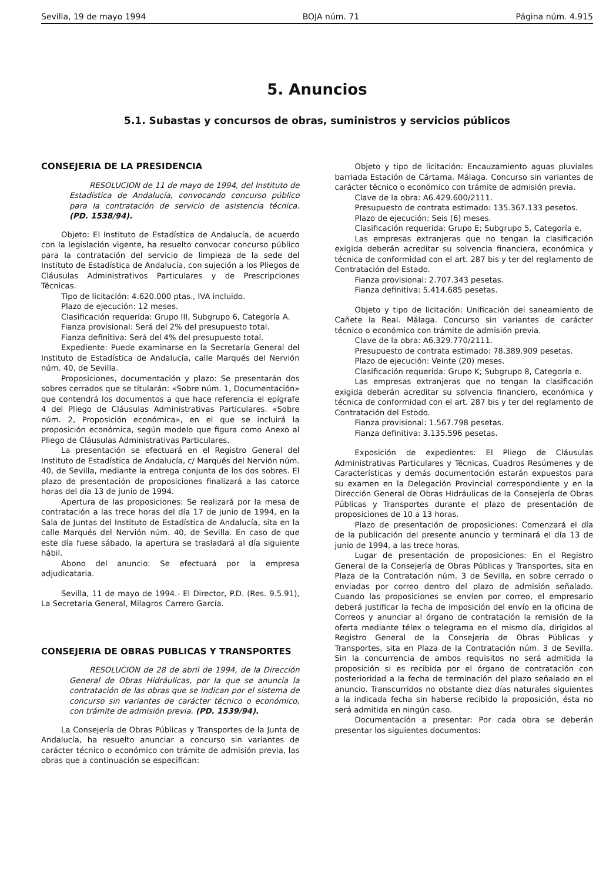Sevilla, 19 de mayo 1994 BOJA núm. 71 Página núm. 4.915
5. Anuncios
5.1. Subastas y concursos de obras, suministros y servicios públicos
CONSEJERIA DE LA PRESIDENCIA
RESOLUCION de 11 de mayo de 1994, del Instituto de Estadística de Andalucía, convocando concurso público para la contratación de servicio de asistencia técnica. (PD. 1538/94).
Objeto: El Instituto de Estadística de Andalucía, de acuerdo con la legislación vigente, ha resuelto convocar concurso público para la contratación del servicio de limpieza de la sede del Instituto de Estadística de Andalucía, con sujeción a los Pliegos de Cláusulas Administrativos Particulares y de Prescripciones Técnicas.
Tipo de licitación: 4.620.000 ptas., IVA incluido.
Plazo de ejecución: 12 meses.
Clasificación requerida: Grupo III, Subgrupo 6, Categoría A.
Fianza provisional: Será del 2% del presupuesto total.
Fianza definitiva: Será del 4% del presupuesto total.
Expediente: Puede examinarse en la Secretaría General del Instituto de Estadística de Andalucía, calle Marqués del Nervión núm. 40, de Sevilla.
Proposiciones, documentación y plazo: Se presentarán dos sobres cerrados que se titularán: «Sobre núm. 1, Documentación» que contendrá los documentos a que hace referencia el epígrafe 4 del Pliego de Cláusulas Administrativas Particulares. «Sobre núm. 2, Proposición económica», en el que se incluirá la proposición económica, según modelo que figura como Anexo al Pliego de Cláusulas Administrativas Particulares.
La presentación se efectuará en el Registro General del Instituto de Estadística de Andalucía, c/ Marqués del Nervión núm. 40, de Sevilla, mediante la entrega conjunta de los dos sobres. El plazo de presentación de proposiciones finalizará a las catorce horas del día 13 de junio de 1994.
Apertura de las proposiciones: Se realizará por la mesa de contratación a las trece horas del día 17 de junio de 1994, en la Sala de Juntas del Instituto de Estadística de Andalucía, sita en la calle Marqués del Nervión núm. 40, de Sevilla. En caso de que este día fuese sábado, la apertura se trasladará al día siguiente hábil.
Abono del anuncio: Se efectuará por la empresa adjudicataria.
Sevilla, 11 de mayo de 1994.- El Director, P.D. (Res. 9.5.91), La Secretaria General, Milagros Carrero García.
CONSEJERIA DE OBRAS PUBLICAS Y TRANSPORTES
RESOLUCION de 28 de abril de 1994, de la Dirección General de Obras Hidráulicas, por la que se anuncia la contratación de las obras que se indican por el sistema de concurso sin variantes de carácter técnico o económico, con trámite de admisión previa. (PD. 1539/94).
La Consejería de Obras Públicas y Transportes de la Junta de Andalucía, ha resuelto anunciar a concurso sin variantes de carácter técnico o económico con trámite de admisión previa, las obras que a continuación se especifican:
Objeto y tipo de licitación: Encauzamiento aguas pluviales barriada Estación de Cártama. Málaga. Concurso sin variantes de carácter técnico o económico con trámite de admisión previa.
Clave de la obra: A6.429.600/2111.
Presupuesto de contrata estimado: 135.367.133 pesetos.
Plazo de ejecución: Seis (6) meses.
Clasificación requerida: Grupo E; Subgrupo 5, Categoría e.
Las empresas extranjeras que no tengan la clasificación exigida deberán acreditar su solvencia financiera, económica y técnica de conformidad con el art. 287 bis y ter del reglamento de Contratación del Estado.
Fianza provisional: 2.707.343 pesetas.
Fianza definitiva: 5.414.685 pesetas.
Objeto y tipo de licitación: Unificación del saneamiento de Cañete la Real. Málaga. Concurso sin variantes de carácter técnico o económico con trámite de admisión previa.
Clave de la obra: A6.329.770/2111.
Presupuesto de contrata estimado: 78.389.909 pesetas.
Plazo de ejecución: Veinte (20) meses.
Clasificación requerida: Grupo K; Subgrupo 8, Categoría e.
Las empresas extranjeras que no tengan la clasificación exigida deberán acreditar su solvencia financiero, económica y técnica de conformidad con el art. 287 bis y ter del reglamento de Contratación del Estodo.
Fianza provisional: 1.567.798 pesetas.
Fianza definitiva: 3.135.596 pesetas.
Exposición de expedientes: El Pliego de Cláusulas Administrativas Particulares y Técnicas, Cuadros Resúmenes y de Características y demás documentoción estarán expuestos para su examen en la Delegación Provincial correspondiente y en la Dirección General de Obras Hidráulicas de la Consejería de Obras Públicas y Transportes durante el plazo de presentación de proposiciones de 10 a 13 horas.
Plazo de presentación de proposiciones: Comenzará el día de la publicación del presente anuncio y terminará el día 13 de junio de 1994, a las trece horas.
Lugar de presentación de proposiciones: En el Registro General de la Consejería de Obras Públicas y Transportes, sita en Plaza de la Contratación núm. 3 de Sevilla, en sobre cerrado o enviadas por correo dentro del plazo de admisión señalado. Cuando las proposiciones se envíen por correo, el empresario deberá justificar la fecha de imposición del envío en la oficina de Correos y anunciar al órgano de contratación la remisión de la oferta mediante télex o telegrama en el mismo día, dirigidos al Registro General de la Consejería de Obras Públicas y Transportes, sita en Plaza de la Contratación núm. 3 de Sevilla. Sin la concurrencia de ambos requisitos no será admitida la proposición si es recibida por el órgano de contratación con posterioridad a la fecha de terminación del plazo señalado en el anuncio. Transcurridos no obstante diez días naturales siguientes a la indicada fecha sin haberse recibido la proposición, ésta no será admitida en ningún caso.
Documentación a presentar: Por cada obra se deberán presentar los siguientes documentos: